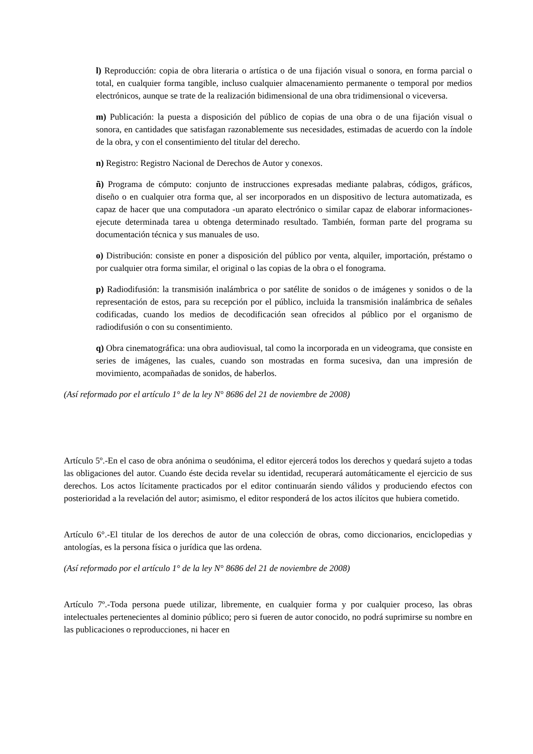l) Reproducción: copia de obra literaria o artística o de una fijación visual o sonora, en forma parcial o total, en cualquier forma tangible, incluso cualquier almacenamiento permanente o temporal por medios electrónicos, aunque se trate de la realización bidimensional de una obra tridimensional o viceversa.
m) Publicación: la puesta a disposición del público de copias de una obra o de una fijación visual o sonora, en cantidades que satisfagan razonablemente sus necesidades, estimadas de acuerdo con la índole de la obra, y con el consentimiento del titular del derecho.
n) Registro: Registro Nacional de Derechos de Autor y conexos.
ñ) Programa de cómputo: conjunto de instrucciones expresadas mediante palabras, códigos, gráficos, diseño o en cualquier otra forma que, al ser incorporados en un dispositivo de lectura automatizada, es capaz de hacer que una computadora -un aparato electrónico o similar capaz de elaborar informaciones- ejecute determinada tarea u obtenga determinado resultado. También, forman parte del programa su documentación técnica y sus manuales de uso.
o) Distribución: consiste en poner a disposición del público por venta, alquiler, importación, préstamo o por cualquier otra forma similar, el original o las copias de la obra o el fonograma.
p) Radiodifusión: la transmisión inalámbrica o por satélite de sonidos o de imágenes y sonidos o de la representación de estos, para su recepción por el público, incluida la transmisión inalámbrica de señales codificadas, cuando los medios de decodificación sean ofrecidos al público por el organismo de radiodifusión o con su consentimiento.
q) Obra cinematográfica: una obra audiovisual, tal como la incorporada en un videograma, que consiste en series de imágenes, las cuales, cuando son mostradas en forma sucesiva, dan una impresión de movimiento, acompañadas de sonidos, de haberlos.
(Así reformado por el artículo 1° de la ley N° 8686 del 21 de noviembre de 2008)
Artículo 5º.-En el caso de obra anónima o seudónima, el editor ejercerá todos los derechos y quedará sujeto a todas las obligaciones del autor. Cuando éste decida revelar su identidad, recuperará automáticamente el ejercicio de sus derechos. Los actos lícitamente practicados por el editor continuarán siendo válidos y produciendo efectos con posterioridad a la revelación del autor; asimismo, el editor responderá de los actos ilícitos que hubiera cometido.
Artículo 6°.-El titular de los derechos de autor de una colección de obras, como diccionarios, enciclopedias y antologías, es la persona física o jurídica que las ordena.
(Así reformado por el artículo 1° de la ley N° 8686 del 21 de noviembre de 2008)
Artículo 7º.-Toda persona puede utilizar, libremente, en cualquier forma y por cualquier proceso, las obras intelectuales pertenecientes al dominio público; pero si fueren de autor conocido, no podrá suprimirse su nombre en las publicaciones o reproducciones, ni hacer en